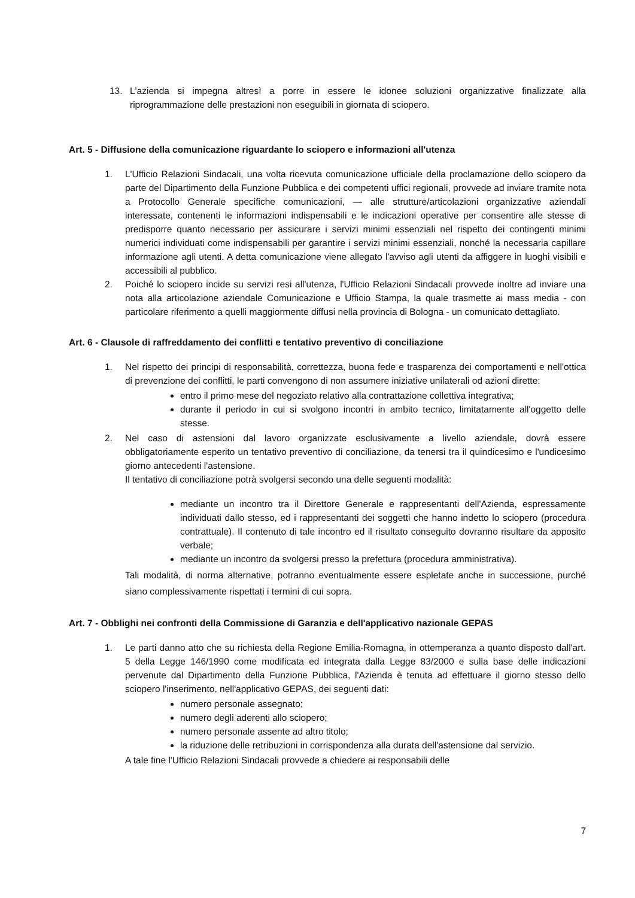13. L'azienda si impegna altresì a porre in essere le idonee soluzioni organizzative finalizzate alla riprogrammazione delle prestazioni non eseguibili in giornata di sciopero.
Art. 5 - Diffusione della comunicazione riguardante lo sciopero e informazioni all'utenza
1. L'Ufficio Relazioni Sindacali, una volta ricevuta comunicazione ufficiale della proclamazione dello sciopero da parte del Dipartimento della Funzione Pubblica e dei competenti uffici regionali, provvede ad inviare tramite nota a Protocollo Generale specifiche comunicazioni, — alle strutture/articolazioni organizzative aziendali interessate, contenenti le informazioni indispensabili e le indicazioni operative per consentire alle stesse di predisporre quanto necessario per assicurare i servizi minimi essenziali nel rispetto dei contingenti minimi numerici individuati come indispensabili per garantire i servizi minimi essenziali, nonché la necessaria capillare informazione agli utenti. A detta comunicazione viene allegato l'avviso agli utenti da affiggere in luoghi visibili e accessibili al pubblico.
2. Poiché lo sciopero incide su servizi resi all'utenza, l'Ufficio Relazioni Sindacali provvede inoltre ad inviare una nota alla articolazione aziendale Comunicazione e Ufficio Stampa, la quale trasmette ai mass media - con particolare riferimento a quelli maggiormente diffusi nella provincia di Bologna - un comunicato dettagliato.
Art. 6 - Clausole di raffreddamento dei conflitti e tentativo preventivo di conciliazione
1. Nel rispetto dei principi di responsabilità, correttezza, buona fede e trasparenza dei comportamenti e nell'ottica di prevenzione dei conflitti, le parti convengono di non assumere iniziative unilaterali od azioni dirette:
entro il primo mese del negoziato relativo alla contrattazione collettiva integrativa;
durante il periodo in cui si svolgono incontri in ambito tecnico, limitatamente all'oggetto delle stesse.
2. Nel caso di astensioni dal lavoro organizzate esclusivamente a livello aziendale, dovrà essere obbligatoriamente esperito un tentativo preventivo di conciliazione, da tenersi tra il quindicesimo e l'undicesimo giorno antecedenti l'astensione.
Il tentativo di conciliazione potrà svolgersi secondo una delle seguenti modalità:
mediante un incontro tra il Direttore Generale e rappresentanti dell'Azienda, espressamente individuati dallo stesso, ed i rappresentanti dei soggetti che hanno indetto lo sciopero (procedura contrattuale). Il contenuto di tale incontro ed il risultato conseguito dovranno risultare da apposito verbale;
mediante un incontro da svolgersi presso la prefettura (procedura amministrativa).
Tali modalità, di norma alternative, potranno eventualmente essere espletate anche in successione, purché siano complessivamente rispettati i termini di cui sopra.
Art. 7 - Obblighi nei confronti della Commissione di Garanzia e dell'applicativo nazionale GEPAS
1. Le parti danno atto che su richiesta della Regione Emilia-Romagna, in ottemperanza a quanto disposto dall'art. 5 della Legge 146/1990 come modificata ed integrata dalla Legge 83/2000 e sulla base delle indicazioni pervenute dal Dipartimento della Funzione Pubblica, l'Azienda è tenuta ad effettuare il giorno stesso dello sciopero l'inserimento, nell'applicativo GEPAS, dei seguenti dati:
numero personale assegnato;
numero degli aderenti allo sciopero;
numero personale assente ad altro titolo;
la riduzione delle retribuzioni in corrispondenza alla durata dell'astensione dal servizio.
A tale fine l'Ufficio Relazioni Sindacali provvede a chiedere ai responsabili delle
7